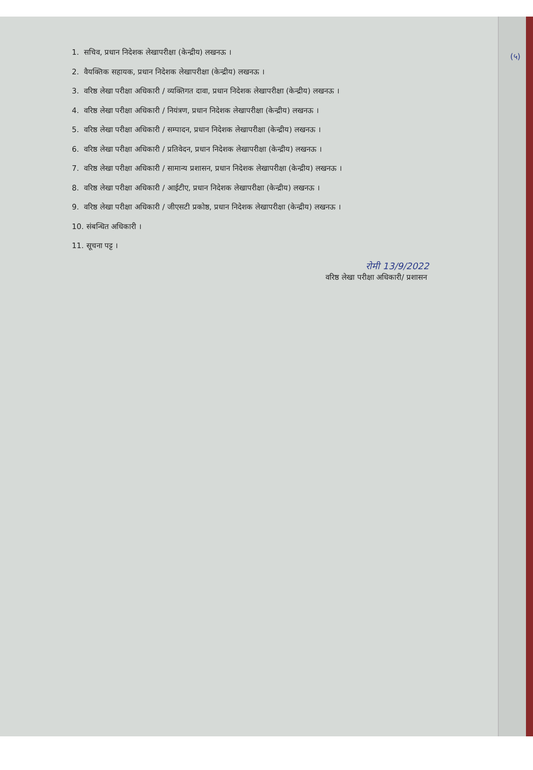(५)
1. सचिव, प्रधान निदेशक लेखापरीक्षा (केन्द्रीय) लखनऊ ।
2. वैयक्तिक सहायक, प्रधान निदेशक लेखापरीक्षा (केन्द्रीय) लखनऊ ।
3. वरिष्ठ लेखा परीक्षा अधिकारी / व्यक्तिगत दावा, प्रधान निदेशक लेखापरीक्षा (केन्द्रीय) लखनऊ ।
4. वरिष्ठ लेखा परीक्षा अधिकारी / नियंत्रण, प्रधान निदेशक लेखापरीक्षा (केन्द्रीय) लखनऊ ।
5. वरिष्ठ लेखा परीक्षा अधिकारी / सम्पादन, प्रधान निदेशक लेखापरीक्षा (केन्द्रीय) लखनऊ ।
6. वरिष्ठ लेखा परीक्षा अधिकारी / प्रतिवेदन, प्रधान निदेशक लेखापरीक्षा (केन्द्रीय) लखनऊ ।
7. वरिष्ठ लेखा परीक्षा अधिकारी / सामान्य प्रशासन, प्रधान निदेशक लेखापरीक्षा (केन्द्रीय) लखनऊ ।
8. वरिष्ठ लेखा परीक्षा अधिकारी / आईटीए, प्रधान निदेशक लेखापरीक्षा (केन्द्रीय) लखनऊ ।
9. वरिष्ठ लेखा परीक्षा अधिकारी / जीएसटी प्रकोष्ठ, प्रधान निदेशक लेखापरीक्षा (केन्द्रीय) लखनऊ ।
10. संबन्धित अधिकारी ।
11. सूचना पट्ट ।
रोमी 13/9/2022
वरिष्ठ लेखा परीक्षा अधिकारी/ प्रशासन